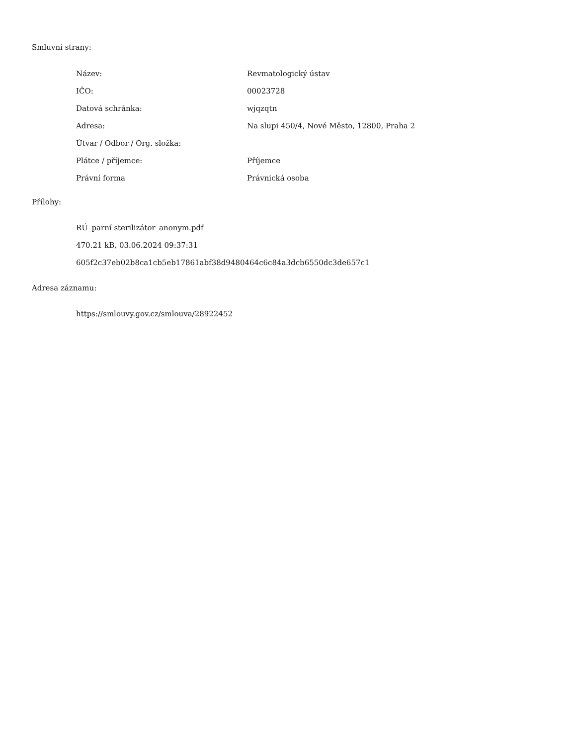Smluvní strany:
| Název: | Revmatologický ústav |
| IČO: | 00023728 |
| Datová schránka: | wjqzqtn |
| Adresa: | Na slupi 450/4, Nové Město, 12800, Praha 2 |
| Útvar / Odbor / Org. složka: | |
| Plátce / příjemce: | Příjemce |
| Právní forma | Právnická osoba |
Přílohy:
RÚ_parní sterilizátor_anonym.pdf
470.21 kB, 03.06.2024 09:37:31
605f2c37eb02b8ca1cb5eb17861abf38d9480464c6c84a3dcb6550dc3de657c1
Adresa záznamu:
https://smlouvy.gov.cz/smlouva/28922452